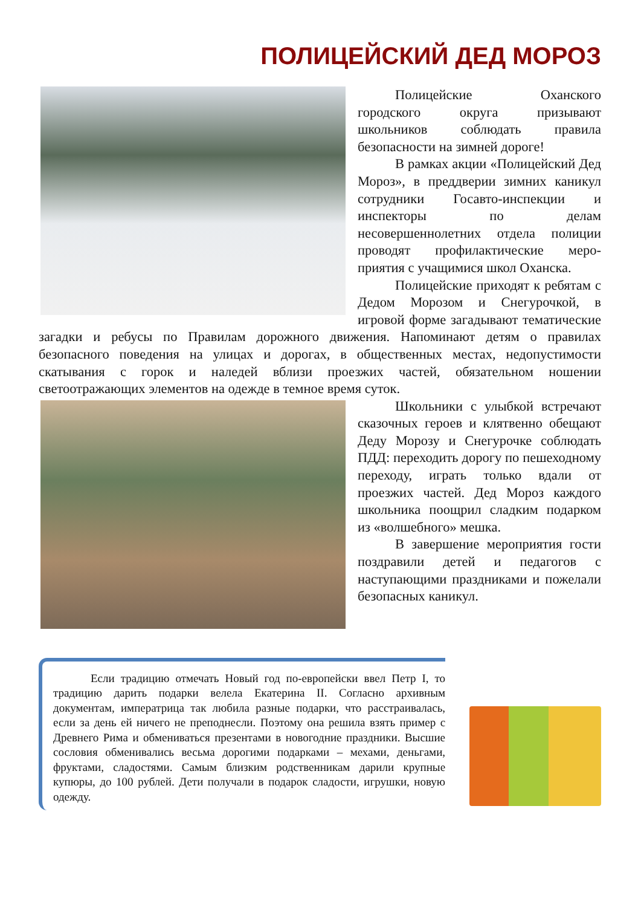ПОЛИЦЕЙСКИЙ ДЕД МОРОЗ
Полицейские Оханского городского округа призывают школьников соблюдать правила безопасности на зимней дороге!
В рамках акции «Полицейский Дед Мороз», в преддверии зимних каникул сотрудники Госавто-инспекции и инспекторы по делам несовершеннолетних отдела полиции проводят профилактические меро-приятия с учащимися школ Оханска.
Полицейские приходят к ребятам с Дедом Морозом и Снегурочкой, в игровой форме загадывают тематические загадки и ребусы по Правилам дорожного движения. Напоминают детям о правилах безопасного поведения на улицах и дорогах, в общественных местах, недопустимости скатывания с горок и наледей вблизи проезжих частей, обязательном ношении светоотражающих элементов на одежде в темное время суток.
Школьники с улыбкой встречают сказочных героев и клятвенно обещают Деду Морозу и Снегурочке соблюдать ПДД: переходить дорогу по пешеходному переходу, играть только вдали от проезжих частей. Дед Мороз каждого школьника поощрил сладким подарком из «волшебного» мешка.
В завершение мероприятия гости поздравили детей и педагогов с наступающими праздниками и пожелали безопасных каникул.
Если традицию отмечать Новый год по-европейски ввел Петр I, то традицию дарить подарки велела Екатерина II. Согласно архивным документам, императрица так любила разные подарки, что расстраивалась, если за день ей ничего не преподнесли. Поэтому она решила взять пример с Древнего Рима и обмениваться презентами в новогодние праздники. Высшие сословия обменивались весьма дорогими подарками – мехами, деньгами, фруктами, сладостями. Самым близким родственникам дарили крупные купюры, до 100 рублей. Дети получали в подарок сладости, игрушки, новую одежду.